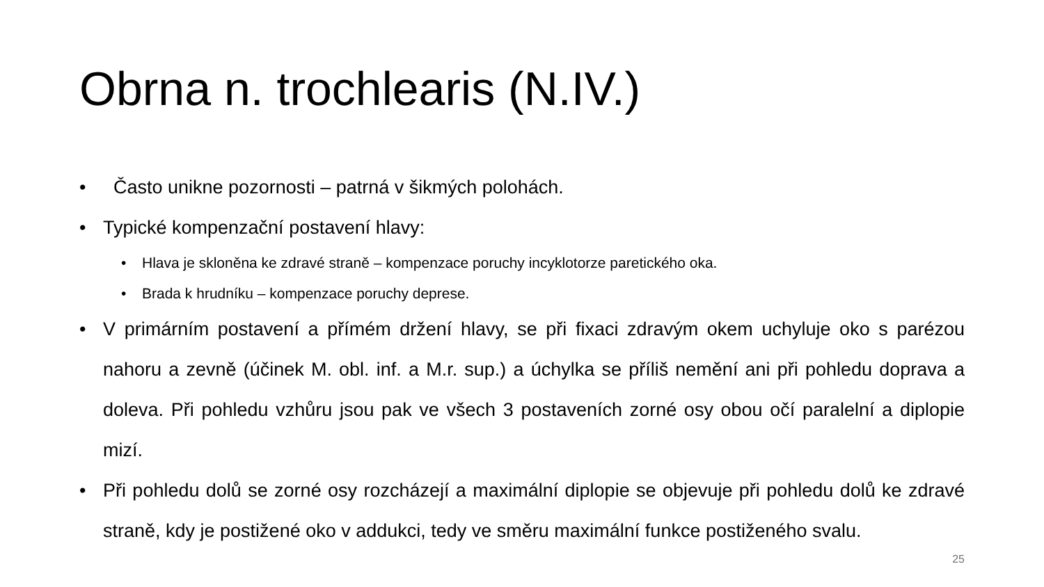Obrna n. trochlearis (N.IV.)
• Často unikne pozornosti – patrná v šikmých polohách.
• Typické kompenzační postavení hlavy:
• Hlava je skloněna ke zdravé straně – kompenzace poruchy incyklotorze paretického oka.
• Brada k hrudníku – kompenzace poruchy deprese.
• V primárním postavení a přímém držení hlavy, se při fixaci zdravým okem uchyluje oko s parézou nahoru a zevně (účinek M. obl. inf. a M.r. sup.) a úchylka se příliš nemění ani při pohledu doprava a doleva. Při pohledu vzhůru jsou pak ve všech 3 postaveních zorné osy obou očí paralelní a diplopie mizí.
• Při pohledu dolů se zorné osy rozcházejí a maximální diplopie se objevuje při pohledu dolů ke zdravé straně, kdy je postižené oko v addukci, tedy ve směru maximální funkce postiženého svalu.
25